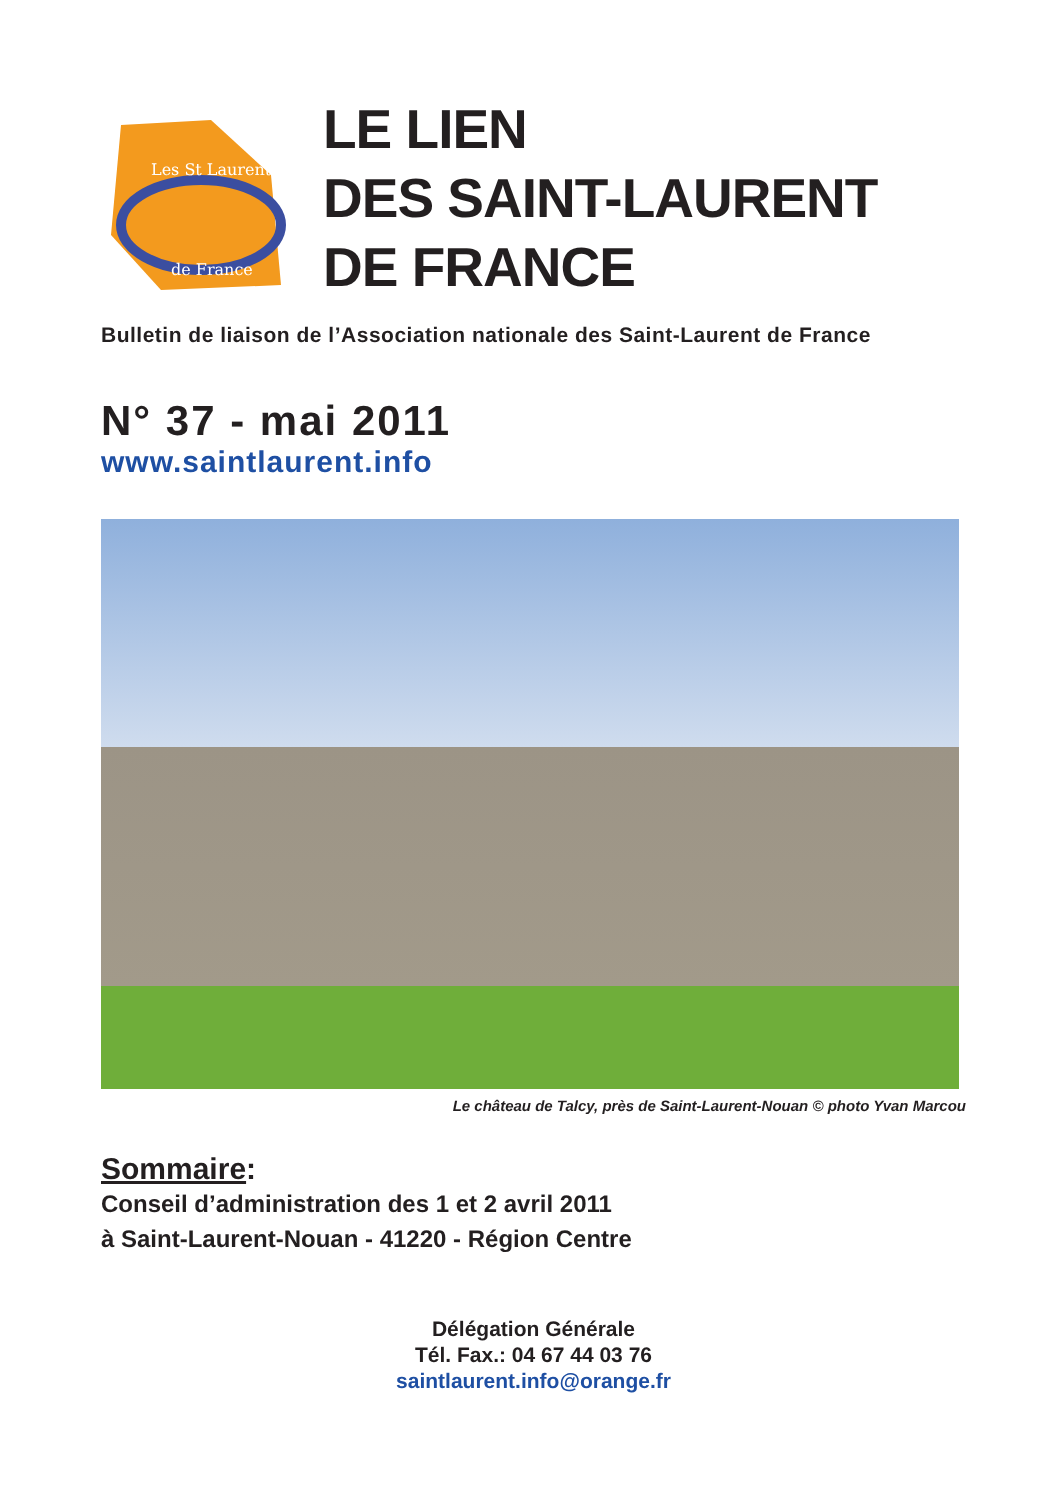Les St Laurent
de France
LE LIEN
DES SAINT-LAURENT
DE FRANCE
Bulletin de liaison de l’Association nationale des Saint-Laurent de France
N° 37 - mai 2011
www.saintlaurent.info
Le château de Talcy, près de Saint-Laurent-Nouan © photo Yvan Marcou
Sommaire:
Conseil d’administration des 1 et 2 avril 2011
à Saint-Laurent-Nouan - 41220 - Région Centre
Délégation Générale
Tél. Fax.: 04 67 44 03 76
saintlaurent.info@orange.fr